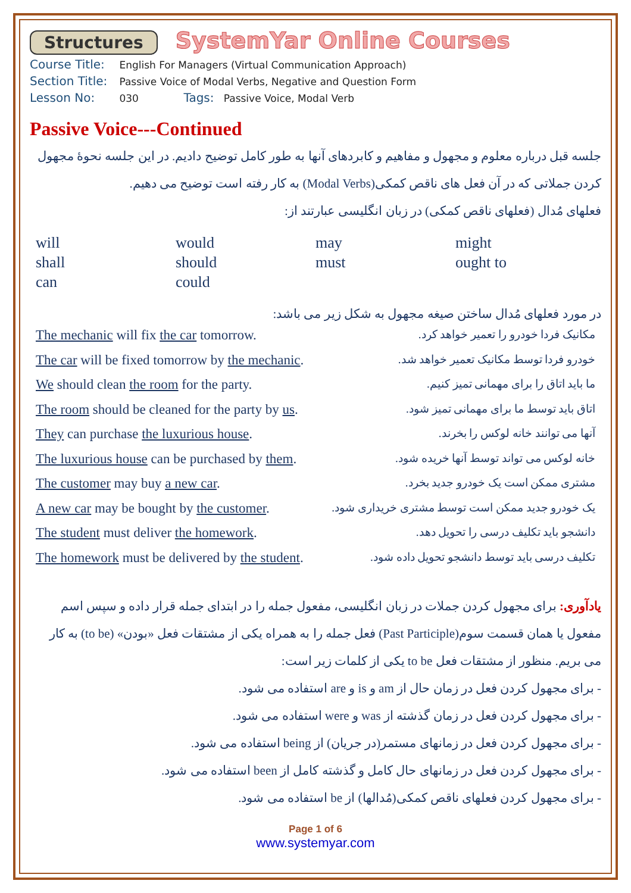Structures SystemYar Online Courses
Course Title: English For Managers (Virtual Communication Approach)
Section Title: Passive Voice of Modal Verbs, Negative and Question Form
Lesson No: 030 Tags: Passive Voice, Modal Verb
Passive Voice---Continued
جلسه قبل درباره معلوم و مجهول و مفاهیم و کابردهای آنها به طور کامل توضیح دادیم. در این جلسه نحوهٔ مجهول کردن جملاتی که در آن فعل های ناقص کمکی(Modal Verbs) به کار رفته است توضیح می دهیم.
فعلهای مُدال (فعلهای ناقص کمکی) در زبان انگلیسی عبارتند از:
will would may might shall should must ought to can could
در مورد فعلهای مُدال ساختن صیغه مجهول به شکل زیر می باشد:
The mechanic will fix the car tomorrow. مکانیک فردا خودرو را تعمیر خواهد کرد.
The car will be fixed tomorrow by the mechanic. خودرو فردا توسط مکانیک تعمیر خواهد شد.
We should clean the room for the party. ما باید اتاق را برای مهمانی تمیز کنیم.
The room should be cleaned for the party by us. اتاق باید توسط ما برای مهمانی تمیز شود.
They can purchase the luxurious house. آنها می توانند خانه لوکس را بخرند.
The luxurious house can be purchased by them. خانه لوکس می تواند توسط آنها خریده شود.
The customer may buy a new car. مشتری ممکن است یک خودرو جدید بخرد.
A new car may be bought by the customer. یک خودرو جدید ممکن است توسط مشتری خریداری شود.
The student must deliver the homework. دانشجو باید تکلیف درسی را تحویل دهد.
The homework must be delivered by the student. تکلیف درسی باید توسط دانشجو تحویل داده شود.
یادآوری: برای مجهول کردن جملات در زبان انگلیسی، مفعول جمله را در ابتدای جمله قرار داده و سپس اسم مفعول یا همان قسمت سوم(Past Participle) فعل جمله را به همراه یکی از مشتقات فعل «بودن» (to be) به کار می بریم. منظور از مشتقات فعل to be یکی از کلمات زیر است:
- برای مجهول کردن فعل در زمان حال از am و is و are استفاده می شود.
- برای مجهول کردن فعل در زمان گذشته از was و were استفاده می شود.
- برای مجهول کردن فعل در زمانهای مستمر(در جریان) از being استفاده می شود.
- برای مجهول کردن فعل در زمانهای حال کامل و گذشته کامل از been استفاده می شود.
- برای مجهول کردن فعلهای ناقص کمکی(مُدالها) از be استفاده می شود.
Page 1 of 6
www.systemyar.com